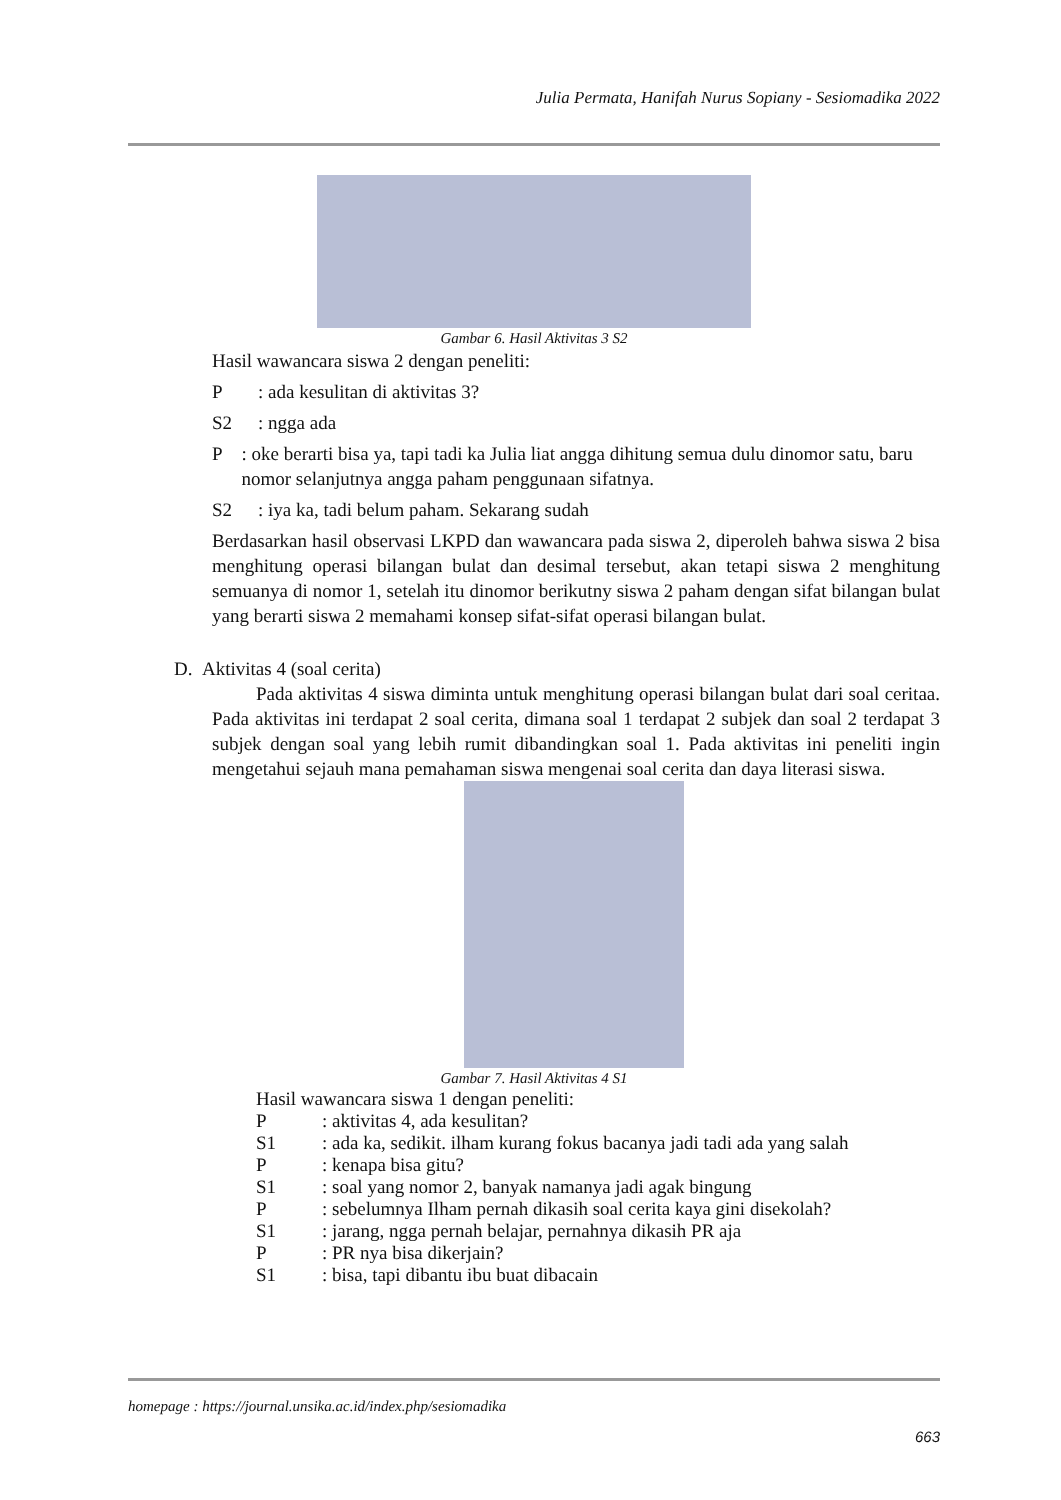Julia Permata, Hanifah Nurus Sopiany - Sesiomadika 2022
Gambar 6. Hasil Aktivitas 3 S2
Hasil wawancara siswa 2 dengan peneliti:
P: ada kesulitan di aktivitas 3?
S2: ngga ada
P: oke berarti bisa ya, tapi tadi ka Julia liat angga dihitung semua dulu dinomor satu, baru nomor selanjutnya angga paham penggunaan sifatnya.
S2: iya ka, tadi belum paham. Sekarang sudah
Berdasarkan hasil observasi LKPD dan wawancara pada siswa 2, diperoleh bahwa siswa 2 bisa menghitung operasi bilangan bulat dan desimal tersebut, akan tetapi siswa 2 menghitung semuanya di nomor 1, setelah itu dinomor berikutny siswa 2 paham dengan sifat bilangan bulat yang berarti siswa 2 memahami konsep sifat-sifat operasi bilangan bulat.
D. Aktivitas 4 (soal cerita)
Pada aktivitas 4 siswa diminta untuk menghitung operasi bilangan bulat dari soal ceritaa. Pada aktivitas ini terdapat 2 soal cerita, dimana soal 1 terdapat 2 subjek dan soal 2 terdapat 3 subjek dengan soal yang lebih rumit dibandingkan soal 1. Pada aktivitas ini peneliti ingin mengetahui sejauh mana pemahaman siswa mengenai soal cerita dan daya literasi siswa.
Gambar 7. Hasil Aktivitas 4 S1
Hasil wawancara siswa 1 dengan peneliti:
P: aktivitas 4, ada kesulitan?
S1: ada ka, sedikit. ilham kurang fokus bacanya jadi tadi ada yang salah
P: kenapa bisa gitu?
S1: soal yang nomor 2, banyak namanya jadi agak bingung
P: sebelumnya Ilham pernah dikasih soal cerita kaya gini disekolah?
S1: jarang, ngga pernah belajar, pernahnya dikasih PR aja
P: PR nya bisa dikerjain?
S1: bisa, tapi dibantu ibu buat dibacain
homepage : https://journal.unsika.ac.id/index.php/sesiomadika
663